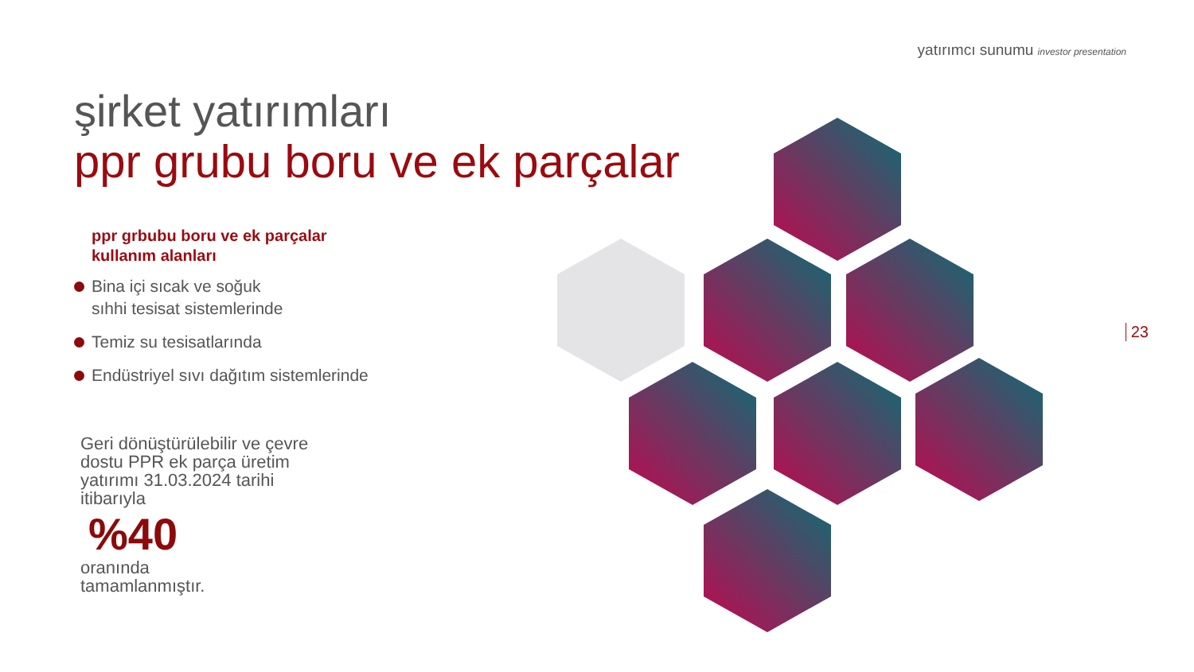yatırımcı sunumu investor presentation
şirket yatırımları
ppr grubu boru ve ek parçalar
ppr grbubu boru ve ek parçalar
kullanım alanları
Bina içi sıcak ve soğuk
sıhhi tesisat sistemlerinde
Temiz su tesisatlarında
Endüstriyel sıvı dağıtım sistemlerinde
Geri dönüştürülebilir ve çevre dostu PPR ek parça üretim yatırımı 31.03.2024 tarihi itibarıyla
%40
oranında
tamamlanmıştır.
23